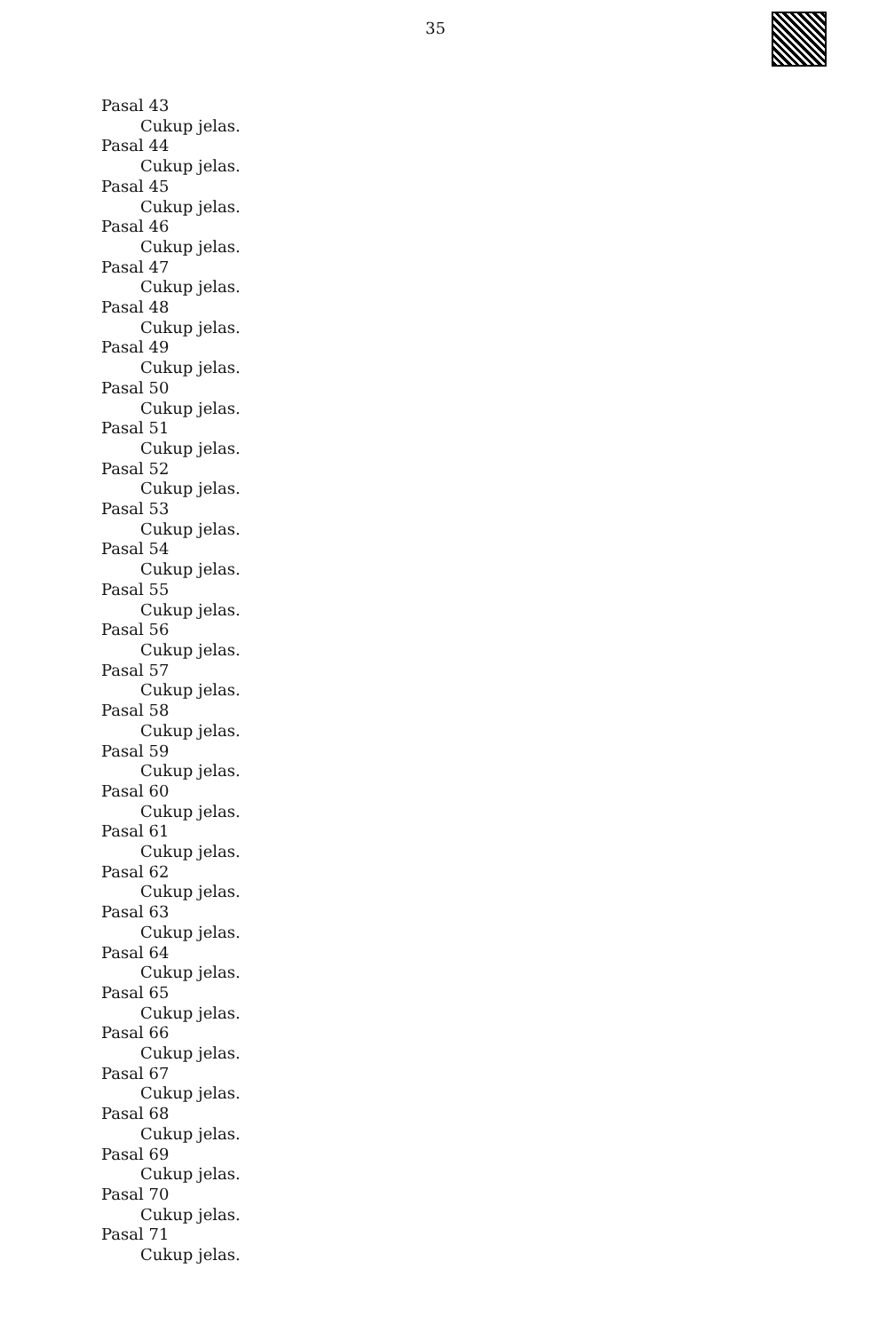35
Pasal 43
Cukup jelas.
Pasal 44
Cukup jelas.
Pasal 45
Cukup jelas.
Pasal 46
Cukup jelas.
Pasal 47
Cukup jelas.
Pasal 48
Cukup jelas.
Pasal 49
Cukup jelas.
Pasal 50
Cukup jelas.
Pasal 51
Cukup jelas.
Pasal 52
Cukup jelas.
Pasal 53
Cukup jelas.
Pasal 54
Cukup jelas.
Pasal 55
Cukup jelas.
Pasal 56
Cukup jelas.
Pasal 57
Cukup jelas.
Pasal 58
Cukup jelas.
Pasal 59
Cukup jelas.
Pasal 60
Cukup jelas.
Pasal 61
Cukup jelas.
Pasal 62
Cukup jelas.
Pasal 63
Cukup jelas.
Pasal 64
Cukup jelas.
Pasal 65
Cukup jelas.
Pasal 66
Cukup jelas.
Pasal 67
Cukup jelas.
Pasal 68
Cukup jelas.
Pasal 69
Cukup jelas.
Pasal 70
Cukup jelas.
Pasal 71
Cukup jelas.